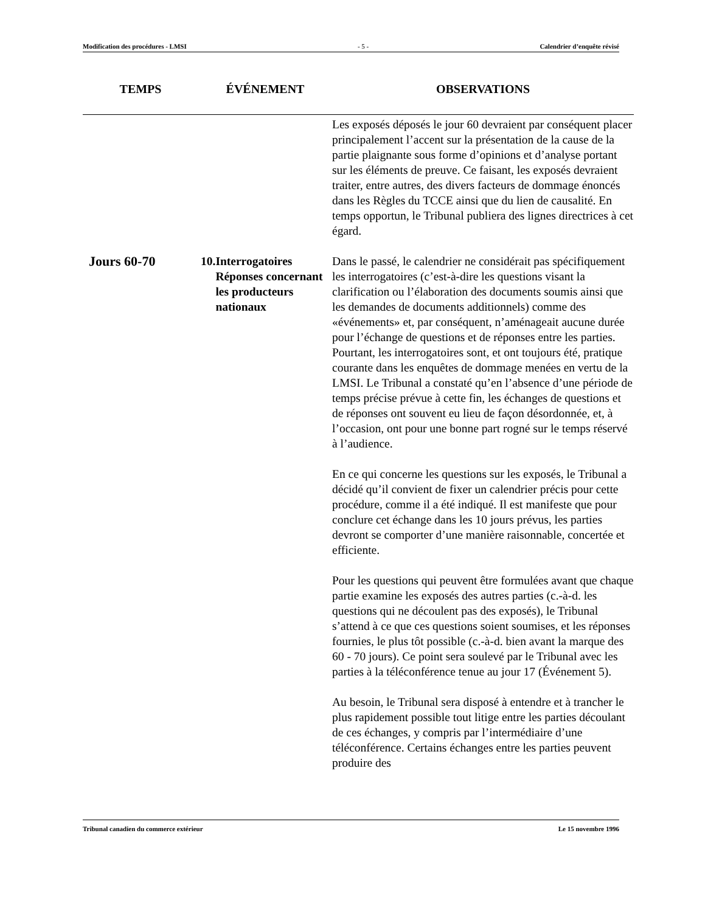Modification des procédures - LMSI - 5 - Calendrier d’enquête révisé
| TEMPS | ÉVÉNEMENT | OBSERVATIONS |
| --- | --- | --- |
| | | Les exposés déposés le jour 60 devraient par conséquent placer principalement l’accent sur la présentation de la cause de la partie plaignante sous forme d’opinions et d’analyse portant sur les éléments de preuve. Ce faisant, les exposés devraient traiter, entre autres, des divers facteurs de dommage énoncés dans les Règles du TCCE ainsi que du lien de causalité. En temps opportun, le Tribunal publiera des lignes directrices à cet égard. |
| Jours 60-70 | 10. Interrogatoires Réponses concernant les producteurs nationaux | Dans le passé, le calendrier ne considérait pas spécifiquement les interrogatoires (c’est-à-dire les questions visant la clarification ou l’élaboration des documents soumis ainsi que les demandes de documents additionnels) comme des «événements» et, par conséquent, n’aménageait aucune durée pour l’échange de questions et de réponses entre les parties. Pourtant, les interrogatoires sont, et ont toujours été, pratique courante dans les enquêtes de dommage menées en vertu de la LMSI. Le Tribunal a constaté qu’en l’absence d’une période de temps précise prévue à cette fin, les échanges de questions et de réponses ont souvent eu lieu de façon désordonnée, et, à l’occasion, ont pour une bonne part rogné sur le temps réservé à l’audience. En ce qui concerne les questions sur les exposés, le Tribunal a décidé qu’il convient de fixer un calendrier précis pour cette procédure, comme il a été indiqué. Il est manifeste que pour conclure cet échange dans les 10 jours prévus, les parties devront se comporter d’une manière raisonnable, concertée et efficiente. Pour les questions qui peuvent être formulées avant que chaque partie examine les exposés des autres parties (c.-à-d. les questions qui ne découlent pas des exposés), le Tribunal s’attend à ce que ces questions soient soumises, et les réponses fournies, le plus tôt possible (c.-à-d. bien avant la marque des 60 - 70 jours). Ce point sera soulevé par le Tribunal avec les parties à la téléconférence tenue au jour 17 (Événement 5). Au besoin, le Tribunal sera disposé à entendre et à trancher le plus rapidement possible tout litige entre les parties découlant de ces échanges, y compris par l’intermédiaire d’une téléconférence. Certains échanges entre les parties peuvent produire des |
Tribunal canadien du commerce extérieur Le 15 novembre 1996